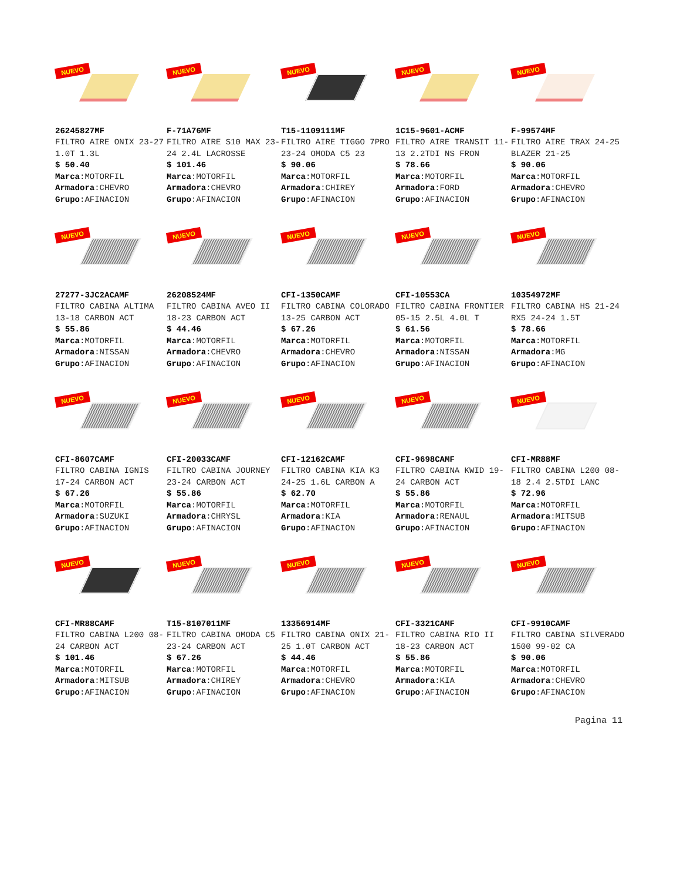NUEVO
26245827MF
FILTRO AIRE ONIX 23-27 1.0T 1.3L
$ 50.40
Marca:MOTORFIL
Armadora:CHEVRO
Grupo:AFINACION
NUEVO
F-71A76MF
FILTRO AIRE S10 MAX 23-24 2.4L LACROSSE
$ 101.46
Marca:MOTORFIL
Armadora:CHEVRO
Grupo:AFINACION
NUEVO
T15-1109111MF
FILTRO AIRE TIGGO 7PRO 23-24 OMODA C5 23
$ 90.06
Marca:MOTORFIL
Armadora:CHIREY
Grupo:AFINACION
NUEVO
1C15-9601-ACMF
FILTRO AIRE TRANSIT 11-13 2.2TDI NS FRON
$ 78.66
Marca:MOTORFIL
Armadora:FORD
Grupo:AFINACION
NUEVO
F-99574MF
FILTRO AIRE TRAX 24-25 BLAZER 21-25
$ 90.06
Marca:MOTORFIL
Armadora:CHEVRO
Grupo:AFINACION
NUEVO
27277-3JC2ACAMF
FILTRO CABINA ALTIMA 13-18 CARBON ACT
$ 55.86
Marca:MOTORFIL
Armadora:NISSAN
Grupo:AFINACION
NUEVO
26208524MF
FILTRO CABINA AVEO II 18-23 CARBON ACT
$ 44.46
Marca:MOTORFIL
Armadora:CHEVRO
Grupo:AFINACION
NUEVO
CFI-1350CAMF
FILTRO CABINA COLORADO 13-25 CARBON ACT
$ 67.26
Marca:MOTORFIL
Armadora:CHEVRO
Grupo:AFINACION
NUEVO
CFI-10553CA
FILTRO CABINA FRONTIER 05-15 2.5L 4.0L T
$ 61.56
Marca:MOTORFIL
Armadora:NISSAN
Grupo:AFINACION
NUEVO
10354972MF
FILTRO CABINA HS 21-24 RX5 24-24 1.5T
$ 78.66
Marca:MOTORFIL
Armadora:MG
Grupo:AFINACION
NUEVO
CFI-8607CAMF
FILTRO CABINA IGNIS 17-24 CARBON ACT
$ 67.26
Marca:MOTORFIL
Armadora:SUZUKI
Grupo:AFINACION
NUEVO
CFI-20033CAMF
FILTRO CABINA JOURNEY 23-24 CARBON ACT
$ 55.86
Marca:MOTORFIL
Armadora:CHRYSL
Grupo:AFINACION
NUEVO
CFI-12162CAMF
FILTRO CABINA KIA K3 24-25 1.6L CARBON A
$ 62.70
Marca:MOTORFIL
Armadora:KIA
Grupo:AFINACION
NUEVO
CFI-9698CAMF
FILTRO CABINA KWID 19-24 CARBON ACT
$ 55.86
Marca:MOTORFIL
Armadora:RENAUL
Grupo:AFINACION
NUEVO
CFI-MR88MF
FILTRO CABINA L200 08-18 2.4 2.5TDI LANC
$ 72.96
Marca:MOTORFIL
Armadora:MITSUB
Grupo:AFINACION
NUEVO
CFI-MR88CAMF
FILTRO CABINA L200 08-24 CARBON ACT
$ 101.46
Marca:MOTORFIL
Armadora:MITSUB
Grupo:AFINACION
NUEVO
T15-8107011MF
FILTRO CABINA OMODA C5 23-24 CARBON ACT
$ 67.26
Marca:MOTORFIL
Armadora:CHIREY
Grupo:AFINACION
NUEVO
13356914MF
FILTRO CABINA ONIX 21-25 1.0T CARBON ACT
$ 44.46
Marca:MOTORFIL
Armadora:CHEVRO
Grupo:AFINACION
NUEVO
CFI-3321CAMF
FILTRO CABINA RIO II 18-23 CARBON ACT
$ 55.86
Marca:MOTORFIL
Armadora:KIA
Grupo:AFINACION
NUEVO
CFI-9910CAMF
FILTRO CABINA SILVERADO 1500 99-02 CA
$ 90.06
Marca:MOTORFIL
Armadora:CHEVRO
Grupo:AFINACION
Pagina 11